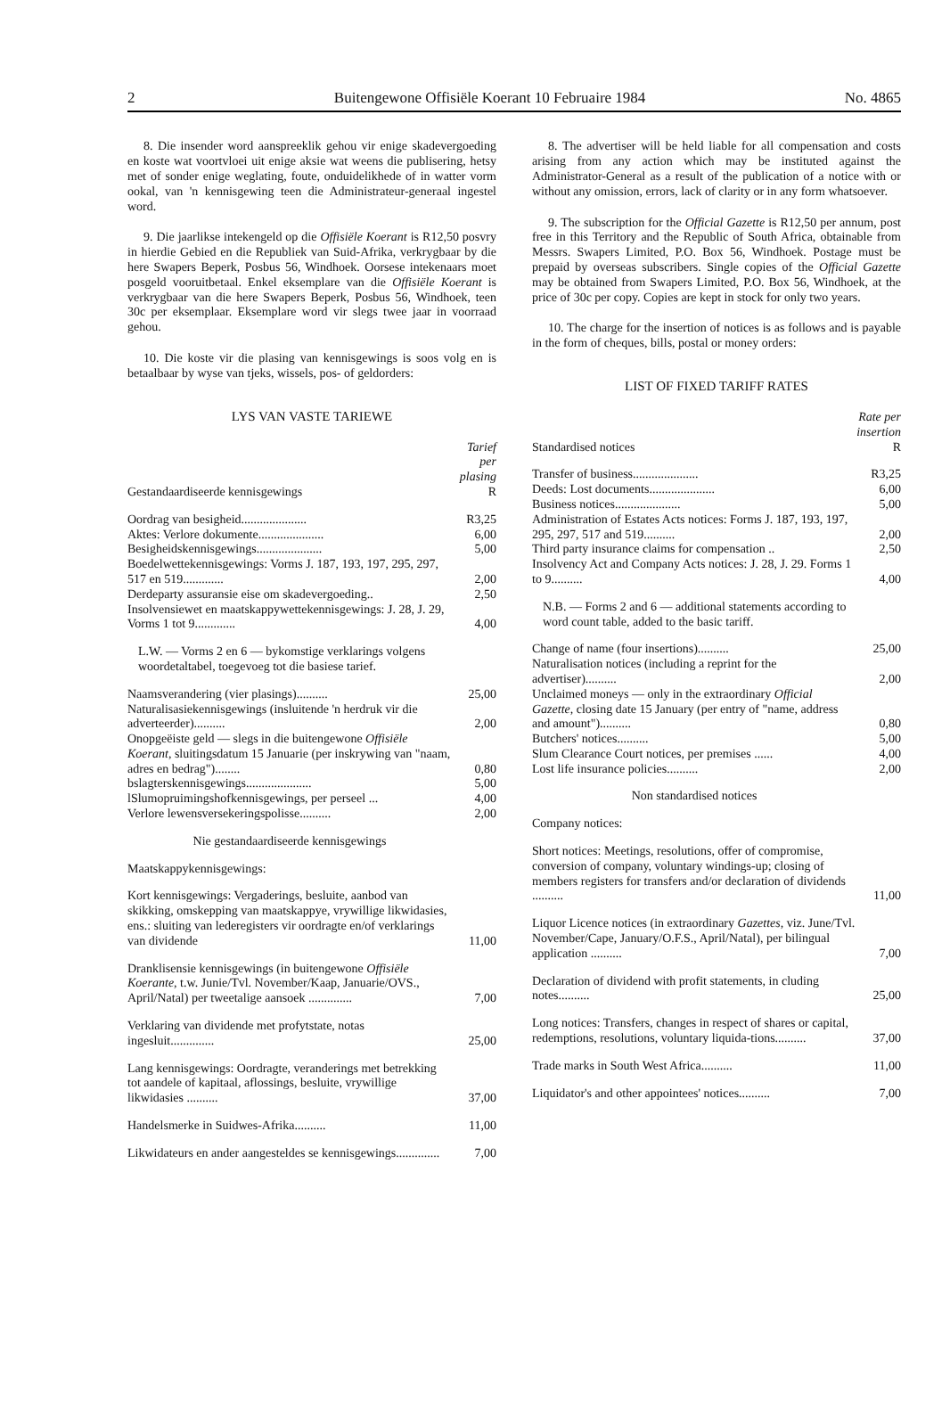2 Buitengewone Offisiële Koerant 10 Februaire 1984 No. 4865
8. Die insender word aanspreeklik gehou vir enige skadevergoeding en koste wat voortvloei uit enige aksie wat weens die publisering, hetsy met of sonder enige weglating, foute, onduidelikhede of in watter vorm ookal, van 'n kennisgewing teen die Administrateur-generaal ingestel word.
9. Die jaarlikse intekengeld op die Offisiële Koerant is R12,50 posvry in hierdie Gebied en die Republiek van Suid-Afrika, verkrygbaar by die here Swapers Beperk, Posbus 56, Windhoek. Oorsese intekenaars moet posgeld vooruitbetaal. Enkel eksemplare van die Offisiële Koerant is verkrygbaar van die here Swapers Beperk, Posbus 56, Windhoek, teen 30c per eksemplaar. Eksemplare word vir slegs twee jaar in voorraad gehou.
10. Die koste vir die plasing van kennisgewings is soos volg en is betaalbaar by wyse van tjeks, wissels, pos- of geldorders:
LYS VAN VASTE TARIEWE
| Gestandaardiseerde kennisgewings | Tarief per plasing R |
| Oordrag van besigheid..................... | R3,25 |
| Aktes: Verlore dokumente..................... | 6,00 |
| Besigheidskennisgewings..................... | 5,00 |
| Boedelwettekennisgewings: Vorms J. 187, 193, 197, 295, 297, 517 en 519............. | 2,00 |
| Derdeparty assuransie eise om skadevergoeding.. | 2,50 |
| Insolvensiewet en maatskappywettekennisgewings: J. 28, J. 29, Vorms 1 tot 9............. | 4,00 |
| L.W. — Vorms 2 en 6 — bykomstige verklarings volgens woordetaltabel, toegevoeg tot die basiese tarief. | |
| Naamsverandering (vier plasings).......... | 25,00 |
| Naturalisasiekennisgewings (insluitende 'n herdruk vir die adverteerder).......... | 2,00 |
| Onopgeëiste geld — slegs in die buitengewone Offisiële Koerant, sluitingsdatum 15 Januarie (per inskrywing van "naam, adres en bedrag")........ | 0,80 |
| bslagterskennisgewings..................... | 5,00 |
| lSlumopruimingshofkennisgewings, per perseel ... | 4,00 |
| Verlore lewensversekeringspolisse.......... | 2,00 |
| Nie gestandaardiseerde kennisgewings | |
| Maatskappykennisgewings: | |
| Kort kennisgewings: Vergaderings, besluite, aanbod van skikking, omskepping van maatskappye, vrywillige likwidasies, ens.: sluiting van lederegisters vir oordragte en/of verklarings van dividende | 11,00 |
| Dranklisensie kennisgewings (in buitengewone Offisiële Koerante, t.w. Junie/Tvl. November/Kaap, Januarie/OVS., April/Natal) per tweetalige aansoek .............. | 7,00 |
| Verklaring van dividende met profytstate, notas ingesluit.............. | 25,00 |
| Lang kennisgewings: Oordragte, veranderings met betrekking tot aandele of kapitaal, aflossings, besluite, vrywillige likwidasies .......... | 37,00 |
| Handelsmerke in Suidwes-Afrika.......... | 11,00 |
| Likwidateurs en ander aangesteldes se kennisgewings.............. | 7,00 |
8. The advertiser will be held liable for all compensation and costs arising from any action which may be instituted against the Administrator-General as a result of the publication of a notice with or without any omission, errors, lack of clarity or in any form whatsoever.
9. The subscription for the Official Gazette is R12,50 per annum, post free in this Territory and the Republic of South Africa, obtainable from Messrs. Swapers Limited, P.O. Box 56, Windhoek. Postage must be prepaid by overseas subscribers. Single copies of the Official Gazette may be obtained from Swapers Limited, P.O. Box 56, Windhoek, at the price of 30c per copy. Copies are kept in stock for only two years.
10. The charge for the insertion of notices is as follows and is payable in the form of cheques, bills, postal or money orders:
LIST OF FIXED TARIFF RATES
| Standardised notices | Rate per insertion R |
| Transfer of business..................... | R3,25 |
| Deeds: Lost documents..................... | 6,00 |
| Business notices..................... | 5,00 |
| Administration of Estates Acts notices: Forms J. 187, 193, 197, 295, 297, 517 and 519.......... | 2,00 |
| Third party insurance claims for compensation .. | 2,50 |
| Insolvency Act and Company Acts notices: J. 28, J. 29. Forms 1 to 9.......... | 4,00 |
| N.B. — Forms 2 and 6 — additional statements according to word count table, added to the basic tariff. | |
| Change of name (four insertions).......... | 25,00 |
| Naturalisation notices (including a reprint for the advertiser).......... | 2,00 |
| Unclaimed moneys — only in the extraordinary Official Gazette, closing date 15 January (per entry of "name, address and amount").......... | 0,80 |
| Butchers' notices.......... | 5,00 |
| Slum Clearance Court notices, per premises ...... | 4,00 |
| Lost life insurance policies.......... | 2,00 |
| Non standardised notices | |
| Company notices: | |
| Short notices: Meetings, resolutions, offer of compromise, conversion of company, voluntary windings-up; closing of members registers for transfers and/or declaration of dividends .......... | 11,00 |
| Liquor Licence notices (in extraordinary Gazettes, viz. June/Tvl. November/Cape, January/O.F.S., April/Natal), per bilingual application .......... | 7,00 |
| Declaration of dividend with profit statements, in cluding notes.......... | 25,00 |
| Long notices: Transfers, changes in respect of shares or capital, redemptions, resolutions, voluntary liquida-tions.......... | 37,00 |
| Trade marks in South West Africa.......... | 11,00 |
| Liquidator's and other appointees' notices.......... | 7,00 |